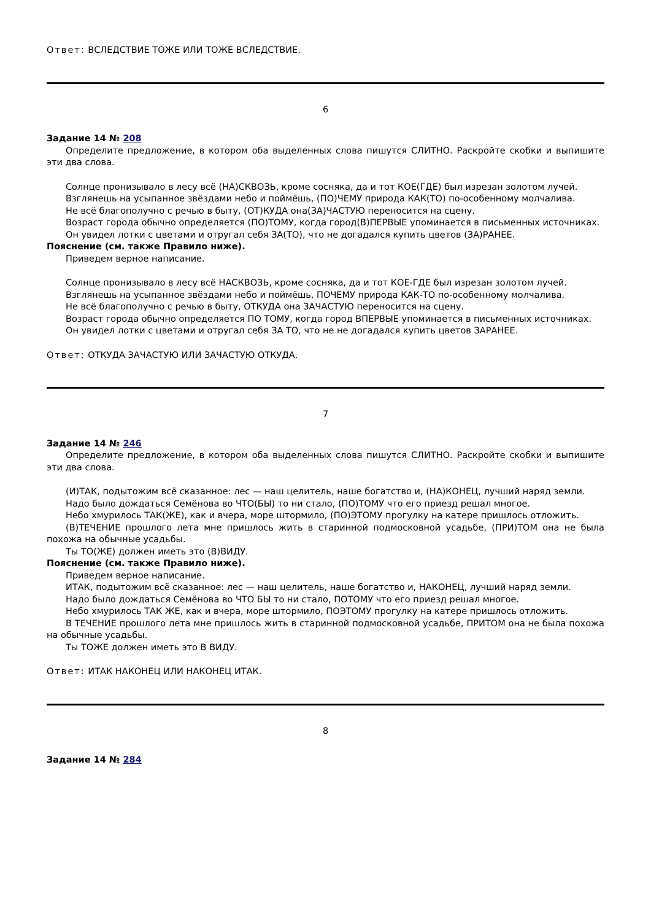Ответ: ВСЛЕДСТВИЕ ТОЖЕ ИЛИ ТОЖЕ ВСЛЕДСТВИЕ.
6
Задание 14 № 208
Определите предложение, в котором оба выделенных слова пишутся СЛИТНО. Раскройте скобки и выпишите эти два слова.
Солнце пронизывало в лесу всё (НА)СКВОЗЬ, кроме сосняка, да и тот КОЕ(ГДЕ) был изрезан золотом лучей.
Взглянешь на усыпанное звёздами небо и поймёшь, (ПО)ЧЕМУ природа КАК(ТО) по-особенному молчалива.
Не всё благополучно с речью в быту, (ОТ)КУДА она(ЗА)ЧАСТУЮ переносится на сцену.
Возраст города обычно определяется (ПО)ТОМУ, когда город(В)ПЕРВЫЕ упоминается в письменных источниках.
Он увидел лотки с цветами и отругал себя ЗА(ТО), что не догадался купить цветов (ЗА)РАНЕЕ.
Пояснение (см. также Правило ниже).
Приведем верное написание.
Солнце пронизывало в лесу всё НАСКВОЗЬ, кроме сосняка, да и тот КОЕ-ГДЕ был изрезан золотом лучей.
Взглянешь на усыпанное звёздами небо и поймёшь, ПОЧЕМУ природа КАК-ТО по-особенному молчалива.
Не всё благополучно с речью в быту, ОТКУДА она ЗАЧАСТУЮ переносится на сцену.
Возраст города обычно определяется ПО ТОМУ, когда город ВПЕРВЫЕ упоминается в письменных источниках.
Он увидел лотки с цветами и отругал себя ЗА ТО, что не не догадался купить цветов ЗАРАНЕЕ.
Ответ: ОТКУДА ЗАЧАСТУЮ ИЛИ ЗАЧАСТУЮ ОТКУДА.
7
Задание 14 № 246
Определите предложение, в котором оба выделенных слова пишутся СЛИТНО. Раскройте скобки и выпишите эти два слова.
(И)ТАК, подытожим всё сказанное: лес — наш целитель, наше богатство и, (НА)КОНЕЦ, лучший наряд земли.
Надо было дождаться Семёнова во ЧТО(БЫ) то ни стало, (ПО)ТОМУ что его приезд решал многое.
Небо хмурилось ТАК(ЖЕ), как и вчера, море штормило, (ПО)ЭТОМУ прогулку на катере пришлось отложить.
(В)ТЕЧЕНИЕ прошлого лета мне пришлось жить в старинной подмосковной усадьбе, (ПРИ)ТОМ она не была похожа на обычные усадьбы.
Ты ТО(ЖЕ) должен иметь это (В)ВИДУ.
Пояснение (см. также Правило ниже).
Приведем верное написание.
ИТАК, подытожим всё сказанное: лес — наш целитель, наше богатство и, НАКОНЕЦ, лучший наряд земли.
Надо было дождаться Семёнова во ЧТО БЫ то ни стало, ПОТОМУ что его приезд решал многое.
Небо хмурилось ТАК ЖЕ, как и вчера, море штормило, ПОЭТОМУ прогулку на катере пришлось отложить.
В ТЕЧЕНИЕ прошлого лета мне пришлось жить в старинной подмосковной усадьбе, ПРИТОМ она не была похожа на обычные усадьбы.
Ты ТОЖЕ должен иметь это В ВИДУ.
Ответ: ИТАК НАКОНЕЦ ИЛИ НАКОНЕЦ ИТАК.
8
Задание 14 № 284